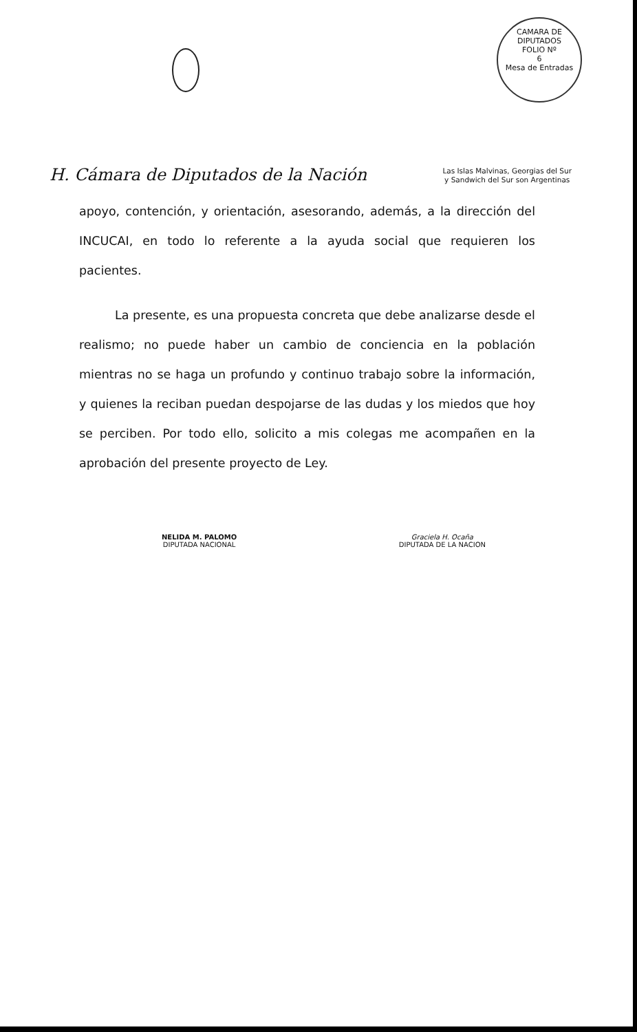CAMARA DE DIPUTADOS
FOLIO Nº
6
Mesa de Entradas
H. Cámara de Diputados de la Nación
Las Islas Malvinas, Georgias del Sur
y Sandwich del Sur son Argentinas
apoyo, contención, y orientación, asesorando, además, a la dirección del INCUCAI, en todo lo referente a la ayuda social que requieren los pacientes.
La presente, es una propuesta concreta que debe analizarse desde el realismo; no puede haber un cambio de conciencia en la población mientras no se haga un profundo y continuo trabajo sobre la información, y quienes la reciban puedan despojarse de las dudas y los miedos que hoy se perciben. Por todo ello, solicito a mis colegas me acompañen en la aprobación del presente proyecto de Ley.
NELIDA M. PALOMO
DIPUTADA NACIONAL
Graciela H. Ocaña
DIPUTADA DE LA NACION